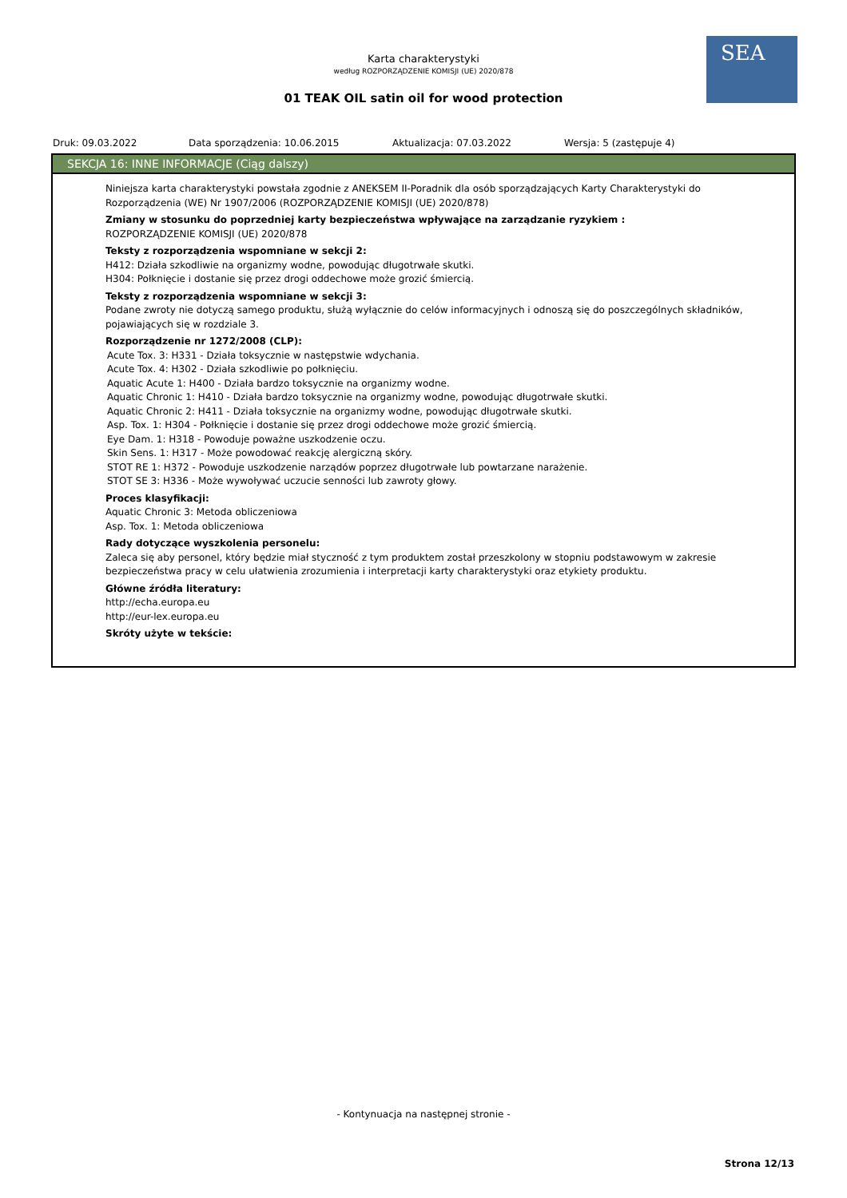SEA
Karta charakterystyki
według ROZPORZĄDZENIE KOMISJI (UE) 2020/878
01 TEAK OIL satin oil for wood protection
Druk: 09.03.2022 Data sporządzenia: 10.06.2015 Aktualizacja: 07.03.2022 Wersja: 5 (zastępuje 4)
SEKCJA 16: INNE INFORMACJE (Ciąg dalszy)
Niniejsza karta charakterystyki powstała zgodnie z ANEKSEM II-Poradnik dla osób sporządzających Karty Charakterystyki do Rozporządzenia (WE) Nr 1907/2006 (ROZPORZĄDZENIE KOMISJI (UE) 2020/878)
Zmiany w stosunku do poprzedniej karty bezpieczeństwa wpływające na zarządzanie ryzykiem :
ROZPORZĄDZENIE KOMISJI (UE) 2020/878
Teksty z rozporządzenia wspomniane w sekcji 2:
H412: Działa szkodliwie na organizmy wodne, powodując długotrwałe skutki.
H304: Połknięcie i dostanie się przez drogi oddechowe może grozić śmiercią.
Teksty z rozporządzenia wspomniane w sekcji 3:
Podane zwroty nie dotyczą samego produktu, służą wyłącznie do celów informacyjnych i odnoszą się do poszczególnych składników, pojawiających się w rozdziale 3.
Rozporządzenie nr 1272/2008 (CLP):
Acute Tox. 3: H331 - Działa toksycznie w następstwie wdychania.
Acute Tox. 4: H302 - Działa szkodliwie po połknięciu.
Aquatic Acute 1: H400 - Działa bardzo toksycznie na organizmy wodne.
Aquatic Chronic 1: H410 - Działa bardzo toksycznie na organizmy wodne, powodując długotrwałe skutki.
Aquatic Chronic 2: H411 - Działa toksycznie na organizmy wodne, powodując długotrwałe skutki.
Asp. Tox. 1: H304 - Połknięcie i dostanie się przez drogi oddechowe może grozić śmiercią.
Eye Dam. 1: H318 - Powoduje poważne uszkodzenie oczu.
Skin Sens. 1: H317 - Może powodować reakcję alergiczną skóry.
STOT RE 1: H372 - Powoduje uszkodzenie narządów poprzez długotrwałe lub powtarzane narażenie.
STOT SE 3: H336 - Może wywoływać uczucie senności lub zawroty głowy.
Proces klasyfikacji:
Aquatic Chronic 3: Metoda obliczeniowa
Asp. Tox. 1: Metoda obliczeniowa
Rady dotyczące wyszkolenia personelu:
Zaleca się aby personel, który będzie miał styczność z tym produktem został przeszkolony w stopniu podstawowym w zakresie bezpieczeństwa pracy w celu ułatwienia zrozumienia i interpretacji karty charakterystyki oraz etykiety produktu.
Główne źródła literatury:
http://echa.europa.eu
http://eur-lex.europa.eu
Skróty użyte w tekście:
- Kontynuacja na następnej stronie -
Strona 12/13